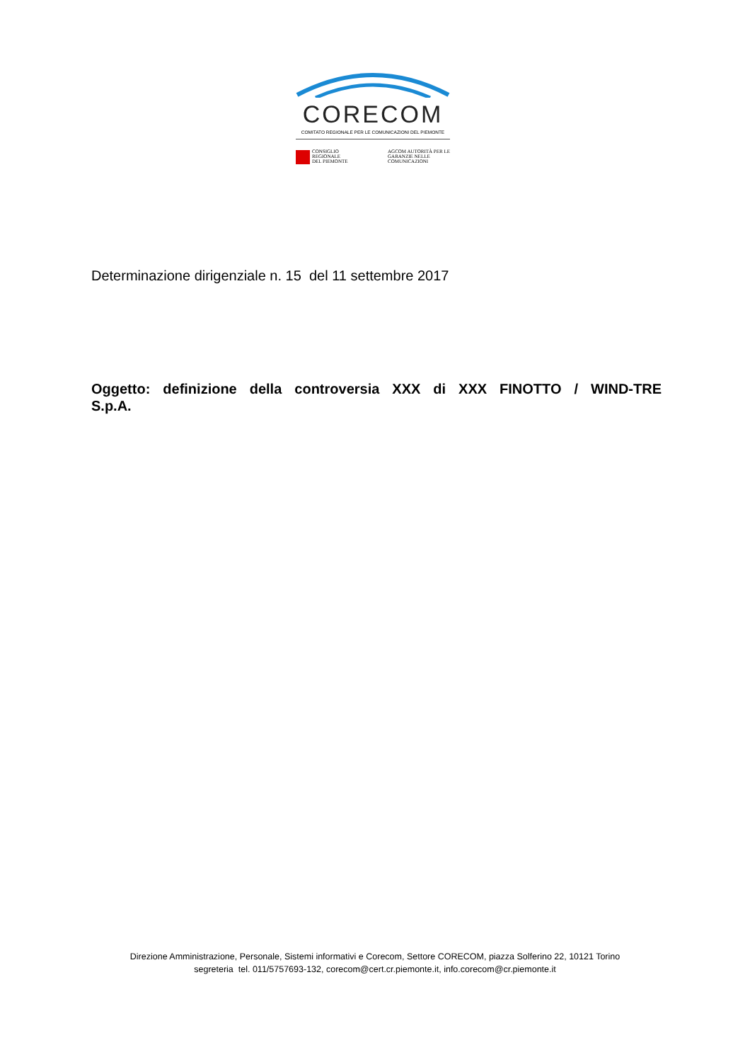CORECOM
COMITATO REGIONALE PER LE COMUNICAZIONI DEL PIEMONTE
CONSIGLIO
REGIONALE
DEL PIEMONTE
AGCOM AUTORITÀ PER LE
GARANZIE NELLE
COMUNICAZIONI
Determinazione dirigenziale n. 15 del 11 settembre 2017
Oggetto: definizione della controversia XXX di XXX FINOTTO / WIND-TRE
S.p.A.
Direzione Amministrazione, Personale, Sistemi informativi e Corecom, Settore CORECOM, piazza Solferino 22, 10121 Torino
segreteria tel. 011/5757693-132, corecom@cert.cr.piemonte.it, info.corecom@cr.piemonte.it